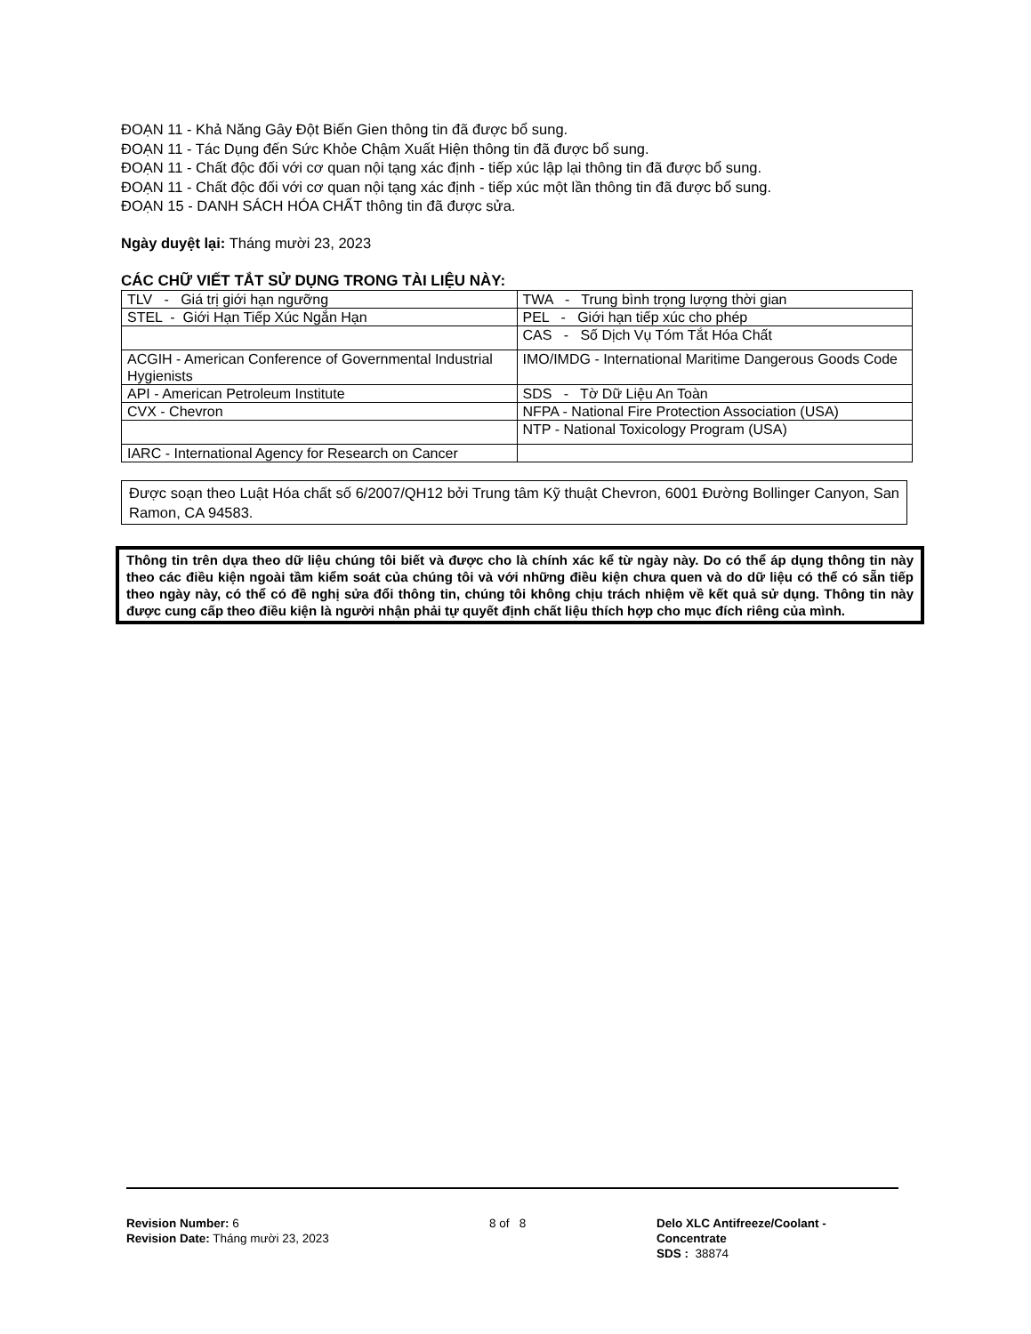ĐOẠN 11 - Khả Năng Gây Đột Biến Gien thông tin đã được bổ sung.
ĐOẠN 11 - Tác Dụng đến Sức Khỏe Chậm Xuất Hiện thông tin đã được bổ sung.
ĐOẠN 11 - Chất độc đối với cơ quan nội tạng xác định - tiếp xúc lập lại thông tin đã được bổ sung.
ĐOẠN 11 - Chất độc đối với cơ quan nội tạng xác định - tiếp xúc một lần thông tin đã được bổ sung.
ĐOẠN 15 - DANH SÁCH HÓA CHẤT thông tin đã được sửa.
Ngày duyệt lại: Tháng mười 23, 2023
CÁC CHỮ VIẾT TẮT SỬ DỤNG TRONG TÀI LIỆU NÀY:
| TLV - Giá trị giới hạn ngưỡng | TWA - Trung bình trọng lượng thời gian |
| STEL - Giới Hạn Tiếp Xúc Ngắn Hạn | PEL - Giới hạn tiếp xúc cho phép |
| | CAS - Số Dịch Vụ Tóm Tắt Hóa Chất |
| ACGIH - American Conference of Governmental Industrial Hygienists | IMO/IMDG - International Maritime Dangerous Goods Code |
| API - American Petroleum Institute | SDS - Tờ Dữ Liệu An Toàn |
| CVX - Chevron | NFPA - National Fire Protection Association (USA) |
| | NTP - National Toxicology Program (USA) |
| IARC - International Agency for Research on Cancer | |
Được soạn theo Luật Hóa chất số 6/2007/QH12 bởi Trung tâm Kỹ thuật Chevron, 6001 Đường Bollinger Canyon, San Ramon, CA 94583.
Thông tin trên dựa theo dữ liệu chúng tôi biết và được cho là chính xác kể từ ngày này. Do có thể áp dụng thông tin này theo các điều kiện ngoài tầm kiểm soát của chúng tôi và với những điều kiện chưa quen và do dữ liệu có thể có sẵn tiếp theo ngày này, có thể có đề nghị sửa đổi thông tin, chúng tôi không chịu trách nhiệm về kết quả sử dụng. Thông tin này được cung cấp theo điều kiện là người nhận phải tự quyết định chất liệu thích hợp cho mục đích riêng của mình.
Revision Number: 6
Revision Date: Tháng mười 23, 2023
8 of 8 Delo XLC Antifreeze/Coolant -
Concentrate
SDS : 38874